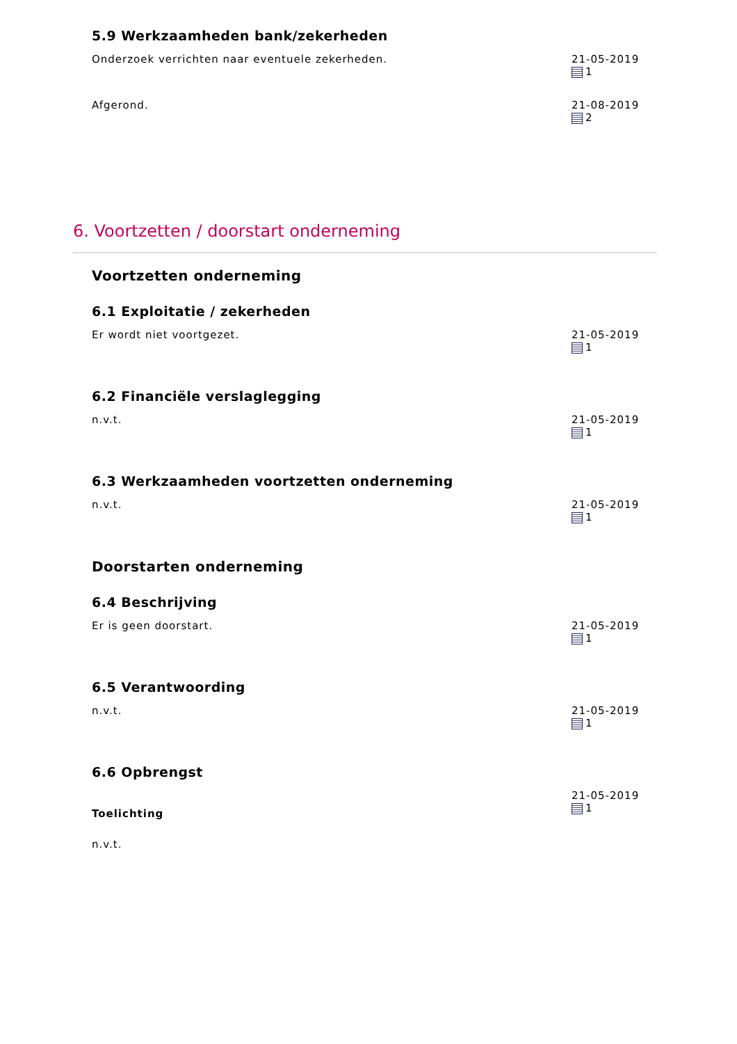5.9 Werkzaamheden bank/zekerheden
Onderzoek verrichten naar eventuele zekerheden. 21-05-2019
1
Afgerond. 21-08-2019
2
6. Voortzetten / doorstart onderneming
Voortzetten onderneming
6.1 Exploitatie / zekerheden
Er wordt niet voortgezet. 21-05-2019
1
6.2 Financiële verslaglegging
n.v.t. 21-05-2019
1
6.3 Werkzaamheden voortzetten onderneming
n.v.t. 21-05-2019
1
Doorstarten onderneming
6.4 Beschrijving
Er is geen doorstart. 21-05-2019
1
6.5 Verantwoording
n.v.t. 21-05-2019
1
6.6 Opbrengst
Toelichting
n.v.t.
21-05-2019
1